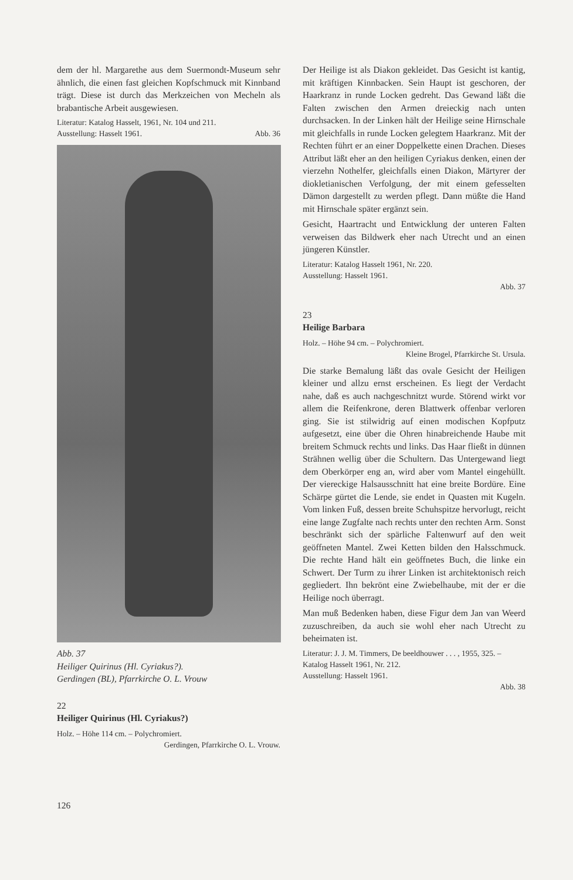dem der hl. Margarethe aus dem Suermondt-Museum sehr ähnlich, die einen fast gleichen Kopfschmuck mit Kinnband trägt. Diese ist durch das Merkzeichen von Mecheln als brabantische Arbeit ausgewiesen.
Literatur: Katalog Hasselt, 1961, Nr. 104 und 211.
Ausstellung: Hasselt 1961. Abb. 36
Abb. 37
Heiliger Quirinus (Hl. Cyriakus?).
Gerdingen (BL), Pfarrkirche O. L. Vrouw
22
Heiliger Quirinus (Hl. Cyriakus?)
Holz. – Höhe 114 cm. – Polychromiert.
Gerdingen, Pfarrkirche O. L. Vrouw.
Der Heilige ist als Diakon gekleidet. Das Gesicht ist kantig, mit kräftigen Kinnbacken. Sein Haupt ist geschoren, der Haarkranz in runde Locken gedreht. Das Gewand läßt die Falten zwischen den Armen dreieckig nach unten durchsacken. In der Linken hält der Heilige seine Hirnschale mit gleichfalls in runde Locken gelegtem Haarkranz. Mit der Rechten führt er an einer Doppelkette einen Drachen. Dieses Attribut läßt eher an den heiligen Cyriakus denken, einen der vierzehn Nothelfer, gleichfalls einen Diakon, Märtyrer der diokletianischen Verfolgung, der mit einem gefesselten Dämon dargestellt zu werden pflegt. Dann müßte die Hand mit Hirnschale später ergänzt sein.
Gesicht, Haartracht und Entwicklung der unteren Falten verweisen das Bildwerk eher nach Utrecht und an einen jüngeren Künstler.
Literatur: Katalog Hasselt 1961, Nr. 220.
Ausstellung: Hasselt 1961.
Abb. 37
23
Heilige Barbara
Holz. – Höhe 94 cm. – Polychromiert.
Kleine Brogel, Pfarrkirche St. Ursula.
Die starke Bemalung läßt das ovale Gesicht der Heiligen kleiner und allzu ernst erscheinen. Es liegt der Verdacht nahe, daß es auch nachgeschnitzt wurde. Störend wirkt vor allem die Reifenkrone, deren Blattwerk offenbar verloren ging. Sie ist stilwidrig auf einen modischen Kopfputz aufgesetzt, eine über die Ohren hinabreichende Haube mit breitem Schmuck rechts und links. Das Haar fließt in dünnen Strähnen wellig über die Schultern. Das Untergewand liegt dem Oberkörper eng an, wird aber vom Mantel eingehüllt. Der viereckige Halsausschnitt hat eine breite Bordüre. Eine Schärpe gürtet die Lende, sie endet in Quasten mit Kugeln. Vom linken Fuß, dessen breite Schuhspitze hervorlugt, reicht eine lange Zugfalte nach rechts unter den rechten Arm. Sonst beschränkt sich der spärliche Faltenwurf auf den weit geöffneten Mantel. Zwei Ketten bilden den Halsschmuck. Die rechte Hand hält ein geöffnetes Buch, die linke ein Schwert. Der Turm zu ihrer Linken ist architektonisch reich gegliedert. Ihn bekrönt eine Zwiebelhaube, mit der er die Heilige noch überragt.
Man muß Bedenken haben, diese Figur dem Jan van Weerd zuzuschreiben, da auch sie wohl eher nach Utrecht zu beheimaten ist.
Literatur: J. J. M. Timmers, De beeldhouwer . . . , 1955, 325. – Katalog Hasselt 1961, Nr. 212.
Ausstellung: Hasselt 1961.
Abb. 38
126